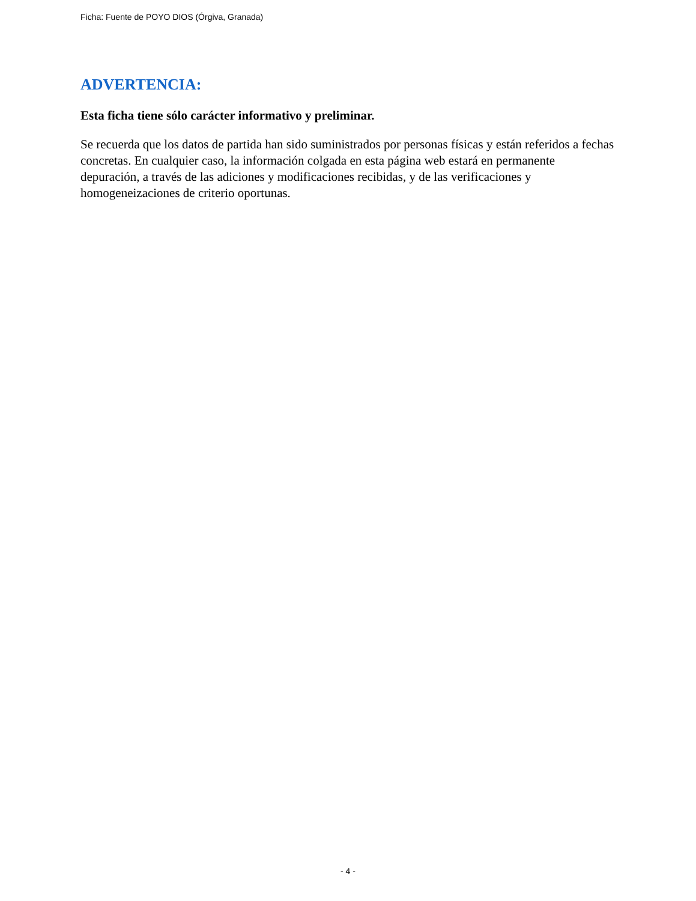Ficha: Fuente de POYO DIOS (Órgiva, Granada)
ADVERTENCIA:
Esta ficha tiene sólo carácter informativo y preliminar.
Se recuerda que los datos de partida han sido suministrados por personas físicas y están referidos a fechas concretas. En cualquier caso, la información colgada en esta página web estará en permanente depuración, a través de las adiciones y modificaciones recibidas, y de las verificaciones y homogeneizaciones de criterio oportunas.
- 4 -